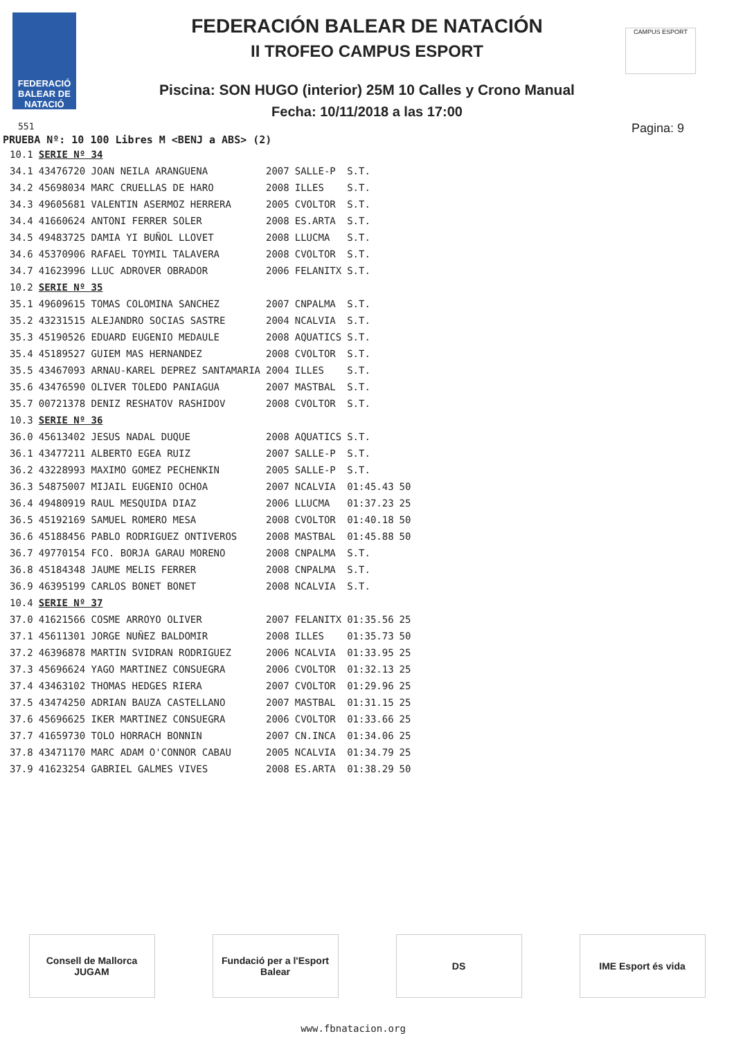FEDERACIÓ BALEAR DE NATACIÓ
CAMPUS ESPORT
FEDERACIÓN BALEAR DE NATACIÓN
II TROFEO CAMPUS ESPORT
Piscina: SON HUGO (interior) 25M 10 Calles y Crono Manual
Fecha: 10/11/2018 a las 17:00
551 Pagina: 9
PRUEBA Nº: 10 100 Libres M <BENJ a ABS> (2)
| 10.1 | SERIE Nº 34 | | | | |
| 34.1 | 43476720 JOAN NEILA ARANGUENA | 2007 | SALLE-P | S.T. | |
| 34.2 | 45698034 MARC CRUELLAS DE HARO | 2008 | ILLES | S.T. | |
| 34.3 | 49605681 VALENTIN ASERMOZ HERRERA | 2005 | CVOLTOR | S.T. | |
| 34.4 | 41660624 ANTONI FERRER SOLER | 2008 | ES.ARTA | S.T. | |
| 34.5 | 49483725 DAMIA YI BUÑOL LLOVET | 2008 | LLUCMA | S.T. | |
| 34.6 | 45370906 RAFAEL TOYMIL TALAVERA | 2008 | CVOLTOR | S.T. | |
| 34.7 | 41623996 LLUC ADROVER OBRADOR | 2006 | FELANITX | S.T. | |
| 10.2 | SERIE Nº 35 | | | | |
| 35.1 | 49609615 TOMAS COLOMINA SANCHEZ | 2007 | CNPALMA | S.T. | |
| 35.2 | 43231515 ALEJANDRO SOCIAS SASTRE | 2004 | NCALVIA | S.T. | |
| 35.3 | 45190526 EDUARD EUGENIO MEDAULE | 2008 | AQUATICS | S.T. | |
| 35.4 | 45189527 GUIEM MAS HERNANDEZ | 2008 | CVOLTOR | S.T. | |
| 35.5 | 43467093 ARNAU-KAREL DEPREZ SANTAMARIA | 2004 | ILLES | S.T. | |
| 35.6 | 43476590 OLIVER TOLEDO PANIAGUA | 2007 | MASTBAL | S.T. | |
| 35.7 | 00721378 DENIZ RESHATOV RASHIDOV | 2008 | CVOLTOR | S.T. | |
| 10.3 | SERIE Nº 36 | | | | |
| 36.0 | 45613402 JESUS NADAL DUQUE | 2008 | AQUATICS | S.T. | |
| 36.1 | 43477211 ALBERTO EGEA RUIZ | 2007 | SALLE-P | S.T. | |
| 36.2 | 43228993 MAXIMO GOMEZ PECHENKIN | 2005 | SALLE-P | S.T. | |
| 36.3 | 54875007 MIJAIL EUGENIO OCHOA | 2007 | NCALVIA | 01:45.43 | 50 |
| 36.4 | 49480919 RAUL MESQUIDA DIAZ | 2006 | LLUCMA | 01:37.23 | 25 |
| 36.5 | 45192169 SAMUEL ROMERO MESA | 2008 | CVOLTOR | 01:40.18 | 50 |
| 36.6 | 45188456 PABLO RODRIGUEZ ONTIVEROS | 2008 | MASTBAL | 01:45.88 | 50 |
| 36.7 | 49770154 FCO. BORJA GARAU MORENO | 2008 | CNPALMA | S.T. | |
| 36.8 | 45184348 JAUME MELIS FERRER | 2008 | CNPALMA | S.T. | |
| 36.9 | 46395199 CARLOS BONET BONET | 2008 | NCALVIA | S.T. | |
| 10.4 | SERIE Nº 37 | | | | |
| 37.0 | 41621566 COSME ARROYO OLIVER | 2007 | FELANITX | 01:35.56 | 25 |
| 37.1 | 45611301 JORGE NUÑEZ BALDOMIR | 2008 | ILLES | 01:35.73 | 50 |
| 37.2 | 46396878 MARTIN SVIDRAN RODRIGUEZ | 2006 | NCALVIA | 01:33.95 | 25 |
| 37.3 | 45696624 YAGO MARTINEZ CONSUEGRA | 2006 | CVOLTOR | 01:32.13 | 25 |
| 37.4 | 43463102 THOMAS HEDGES RIERA | 2007 | CVOLTOR | 01:29.96 | 25 |
| 37.5 | 43474250 ADRIAN BAUZA CASTELLANO | 2007 | MASTBAL | 01:31.15 | 25 |
| 37.6 | 45696625 IKER MARTINEZ CONSUEGRA | 2006 | CVOLTOR | 01:33.66 | 25 |
| 37.7 | 41659730 TOLO HORRACH BONNIN | 2007 | CN.INCA | 01:34.06 | 25 |
| 37.8 | 43471170 MARC ADAM O'CONNOR CABAU | 2005 | NCALVIA | 01:34.79 | 25 |
| 37.9 | 41623254 GABRIEL GALMES VIVES | 2008 | ES.ARTA | 01:38.29 | 50 |
Consell de Mallorca JUGAM
Fundació per a l'Esport Balear
DS IME Esport és vida
www.fbnatacion.org